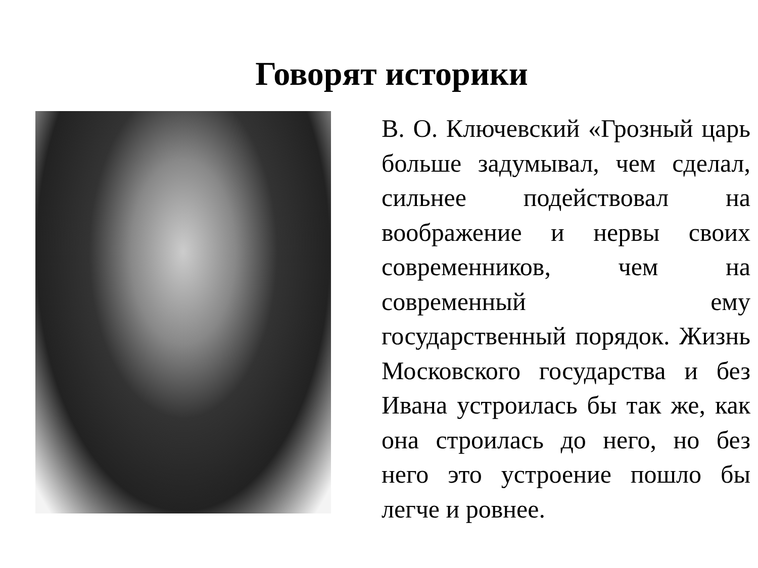Говорят историки
В. О. Ключевский «Грозный царь больше задумывал, чем сделал, сильнее подействовал на воображение и нервы своих современников, чем на современный ему государственный порядок. Жизнь Московского государства и без Ивана устроилась бы так же, как она строилась до него, но без него это устроение пошло бы легче и ровнее.